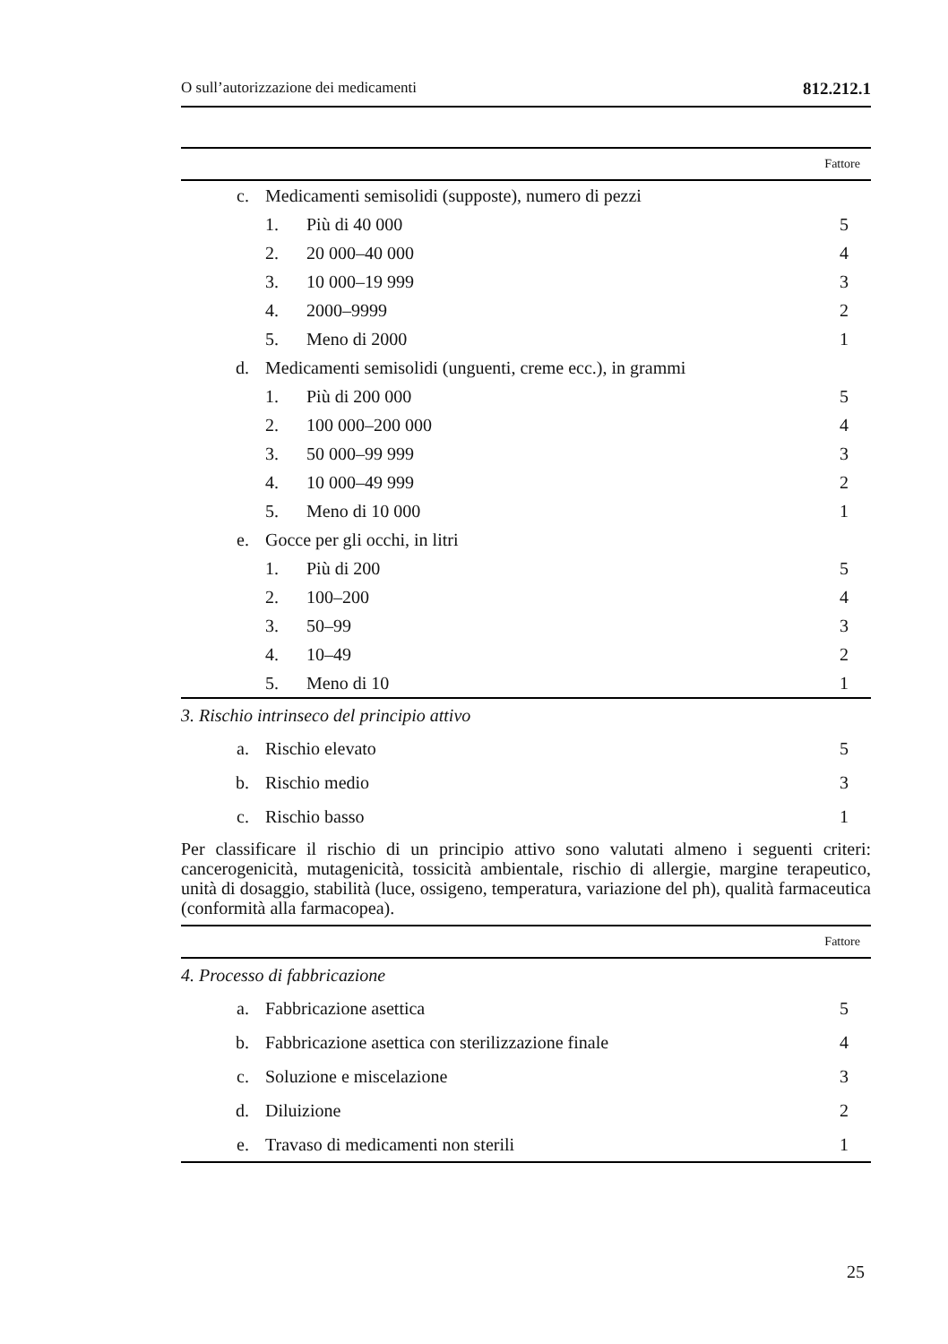O sull’autorizzazione dei medicamenti 812.212.1
| Fattore | | | |
| c. | Medicamenti semisolidi (supposte), numero di pezzi | | |
| | 1. | Più di 40 000 | 5 |
| | 2. | 20 000–40 000 | 4 |
| | 3. | 10 000–19 999 | 3 |
| | 4. | 2000–9999 | 2 |
| | 5. | Meno di 2000 | 1 |
| d. | Medicamenti semisolidi (unguenti, creme ecc.), in grammi | | |
| | 1. | Più di 200 000 | 5 |
| | 2. | 100 000–200 000 | 4 |
| | 3. | 50 000–99 999 | 3 |
| | 4. | 10 000–49 999 | 2 |
| | 5. | Meno di 10 000 | 1 |
| e. | Gocce per gli occhi, in litri | | |
| | 1. | Più di 200 | 5 |
| | 2. | 100–200 | 4 |
| | 3. | 50–99 | 3 |
| | 4. | 10–49 | 2 |
| | 5. | Meno di 10 | 1 |
| 3. Rischio intrinseco del principio attivo | | | |
| a. | Rischio elevato | | 5 |
| b. | Rischio medio | | 3 |
| c. | Rischio basso | | 1 |
Per classificare il rischio di un principio attivo sono valutati almeno i seguenti criteri: cancerogenicità, mutagenicità, tossicità ambientale, rischio di allergie, margine terapeutico, unità di dosaggio, stabilità (luce, ossigeno, temperatura, variazione del ph), qualità farmaceutica (conformità alla farmacopea).
| Fattore | | |
| 4. Processo di fabbricazione | | |
| a. | Fabbricazione asettica | 5 |
| b. | Fabbricazione asettica con sterilizzazione finale | 4 |
| c. | Soluzione e miscelazione | 3 |
| d. | Diluizione | 2 |
| e. | Travaso di medicamenti non sterili | 1 |
25